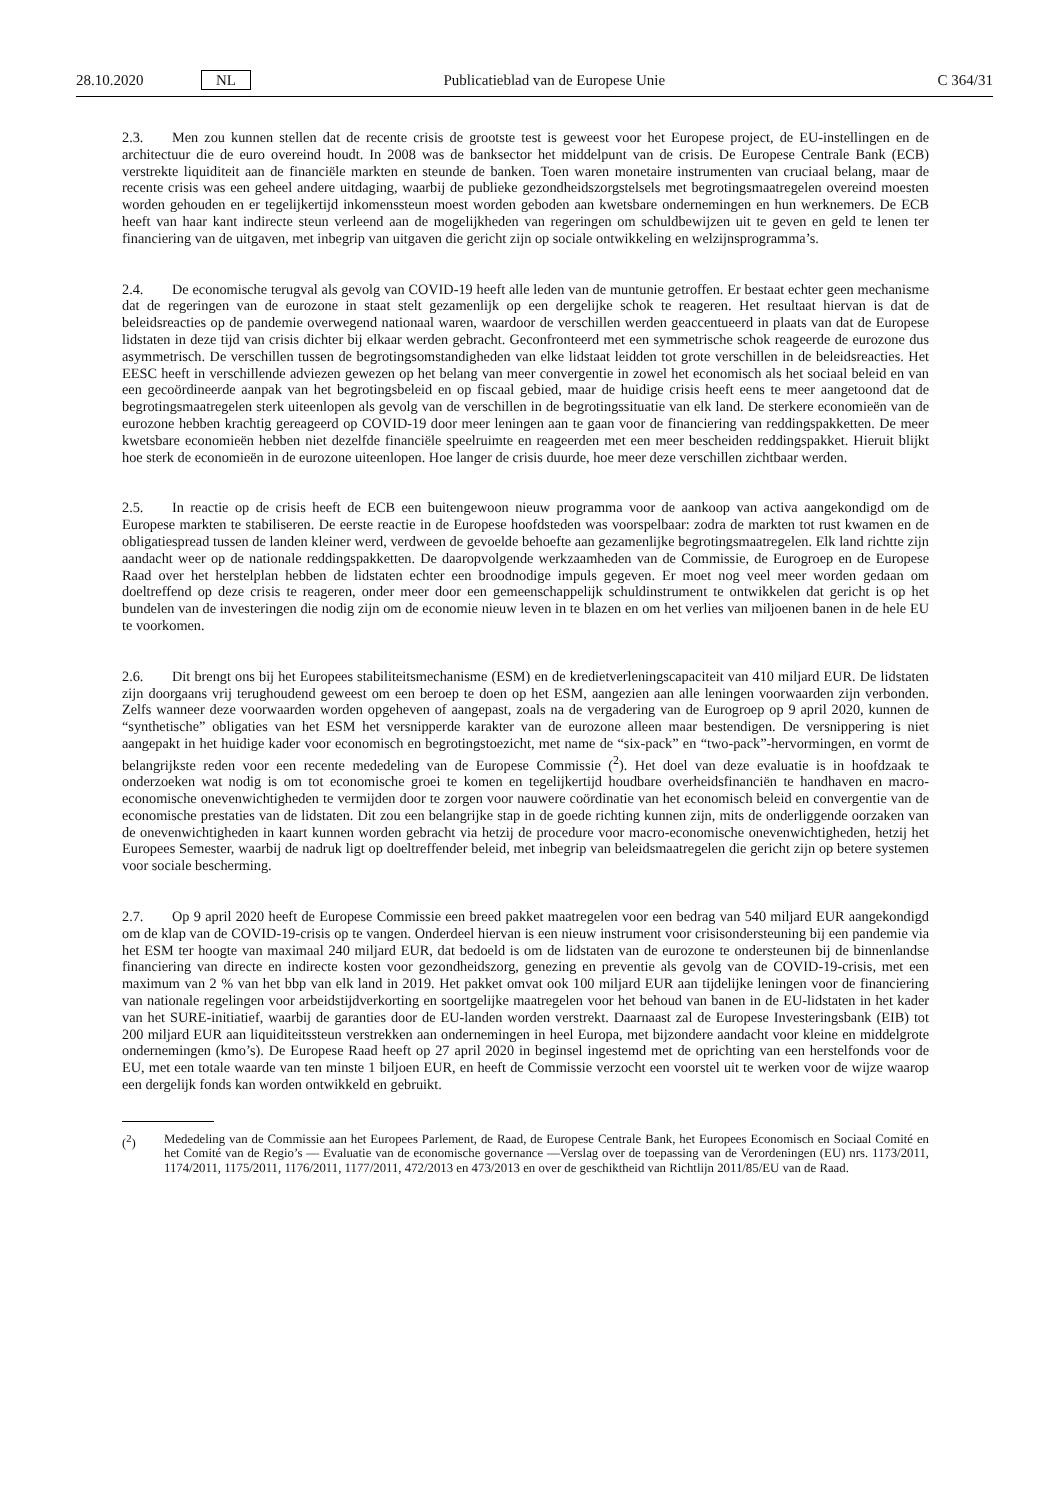28.10.2020 NL Publicatieblad van de Europese Unie C 364/31
2.3. Men zou kunnen stellen dat de recente crisis de grootste test is geweest voor het Europese project, de EU-instellingen en de architectuur die de euro overeind houdt. In 2008 was de banksector het middelpunt van de crisis. De Europese Centrale Bank (ECB) verstrekte liquiditeit aan de financiële markten en steunde de banken. Toen waren monetaire instrumenten van cruciaal belang, maar de recente crisis was een geheel andere uitdaging, waarbij de publieke gezondheidszorgstelsels met begrotingsmaatregelen overeind moesten worden gehouden en er tegelijkertijd inkomenssteun moest worden geboden aan kwetsbare ondernemingen en hun werknemers. De ECB heeft van haar kant indirecte steun verleend aan de mogelijkheden van regeringen om schuldbewijzen uit te geven en geld te lenen ter financiering van de uitgaven, met inbegrip van uitgaven die gericht zijn op sociale ontwikkeling en welzijnsprogramma’s.
2.4. De economische terugval als gevolg van COVID-19 heeft alle leden van de muntunie getroffen. Er bestaat echter geen mechanisme dat de regeringen van de eurozone in staat stelt gezamenlijk op een dergelijke schok te reageren. Het resultaat hiervan is dat de beleidsreacties op de pandemie overwegend nationaal waren, waardoor de verschillen werden geaccentueerd in plaats van dat de Europese lidstaten in deze tijd van crisis dichter bij elkaar werden gebracht. Geconfronteerd met een symmetrische schok reageerde de eurozone dus asymmetrisch. De verschillen tussen de begrotingsomstandigheden van elke lidstaat leidden tot grote verschillen in de beleidsreacties. Het EESC heeft in verschillende adviezen gewezen op het belang van meer convergentie in zowel het economisch als het sociaal beleid en van een gecoördineerde aanpak van het begrotingsbeleid en op fiscaal gebied, maar de huidige crisis heeft eens te meer aangetoond dat de begrotingsmaatregelen sterk uiteenlopen als gevolg van de verschillen in de begrotingssituatie van elk land. De sterkere economieën van de eurozone hebben krachtig gereageerd op COVID-19 door meer leningen aan te gaan voor de financiering van reddingspakketten. De meer kwetsbare economieën hebben niet dezelfde financiële speelruimte en reageerden met een meer bescheiden reddingspakket. Hieruit blijkt hoe sterk de economieën in de eurozone uiteenlopen. Hoe langer de crisis duurde, hoe meer deze verschillen zichtbaar werden.
2.5. In reactie op de crisis heeft de ECB een buitengewoon nieuw programma voor de aankoop van activa aangekondigd om de Europese markten te stabiliseren. De eerste reactie in de Europese hoofdsteden was voorspelbaar: zodra de markten tot rust kwamen en de obligatiespread tussen de landen kleiner werd, verdween de gevoelde behoefte aan gezamenlijke begrotingsmaatregelen. Elk land richtte zijn aandacht weer op de nationale reddingspakketten. De daaropvolgende werkzaamheden van de Commissie, de Eurogroep en de Europese Raad over het herstelplan hebben de lidstaten echter een broodnodige impuls gegeven. Er moet nog veel meer worden gedaan om doeltreffend op deze crisis te reageren, onder meer door een gemeenschappelijk schuldinstrument te ontwikkelen dat gericht is op het bundelen van de investeringen die nodig zijn om de economie nieuw leven in te blazen en om het verlies van miljoenen banen in de hele EU te voorkomen.
2.6. Dit brengt ons bij het Europees stabiliteitsmechanisme (ESM) en de kredietverleningscapaciteit van 410 miljard EUR. De lidstaten zijn doorgaans vrij terughoudend geweest om een beroep te doen op het ESM, aangezien aan alle leningen voorwaarden zijn verbonden. Zelfs wanneer deze voorwaarden worden opgeheven of aangepast, zoals na de vergadering van de Eurogroep op 9 april 2020, kunnen de “synthetische” obligaties van het ESM het versnipperde karakter van de eurozone alleen maar bestendigen. De versnippering is niet aangepakt in het huidige kader voor economisch en begrotingstoezicht, met name de “six-pack” en “two-pack”-hervormingen, en vormt de belangrijkste reden voor een recente mededeling van de Europese Commissie (<sup>2</sup>). Het doel van deze evaluatie is in hoofdzaak te onderzoeken wat nodig is om tot economische groei te komen en tegelijkertijd houdbare overheidsfinanciën te handhaven en macro-economische onevenwichtigheden te vermijden door te zorgen voor nauwere coördinatie van het economisch beleid en convergentie van de economische prestaties van de lidstaten. Dit zou een belangrijke stap in de goede richting kunnen zijn, mits de onderliggende oorzaken van de onevenwichtigheden in kaart kunnen worden gebracht via hetzij de procedure voor macro-economische onevenwichtigheden, hetzij het Europees Semester, waarbij de nadruk ligt op doeltreffender beleid, met inbegrip van beleidsmaatregelen die gericht zijn op betere systemen voor sociale bescherming.
2.7. Op 9 april 2020 heeft de Europese Commissie een breed pakket maatregelen voor een bedrag van 540 miljard EUR aangekondigd om de klap van de COVID-19-crisis op te vangen. Onderdeel hiervan is een nieuw instrument voor crisisondersteuning bij een pandemie via het ESM ter hoogte van maximaal 240 miljard EUR, dat bedoeld is om de lidstaten van de eurozone te ondersteunen bij de binnenlandse financiering van directe en indirecte kosten voor gezondheidszorg, genezing en preventie als gevolg van de COVID-19-crisis, met een maximum van 2 % van het bbp van elk land in 2019. Het pakket omvat ook 100 miljard EUR aan tijdelijke leningen voor de financiering van nationale regelingen voor arbeidstijdverkorting en soortgelijke maatregelen voor het behoud van banen in de EU-lidstaten in het kader van het SURE-initiatief, waarbij de garanties door de EU-landen worden verstrekt. Daarnaast zal de Europese Investeringsbank (EIB) tot 200 miljard EUR aan liquiditeitssteun verstrekken aan ondernemingen in heel Europa, met bijzondere aandacht voor kleine en middelgrote ondernemingen (kmo’s). De Europese Raad heeft op 27 april 2020 in beginsel ingestemd met de oprichting van een herstelfonds voor de EU, met een totale waarde van ten minste 1 biljoen EUR, en heeft de Commissie verzocht een voorstel uit te werken voor de wijze waarop een dergelijk fonds kan worden ontwikkeld en gebruikt.
(<sup>2</sup>) Mededeling van de Commissie aan het Europees Parlement, de Raad, de Europese Centrale Bank, het Europees Economisch en Sociaal Comité en het Comité van de Regio’s — Evaluatie van de economische governance —Verslag over de toepassing van de Verordeningen (EU) nrs. 1173/2011, 1174/2011, 1175/2011, 1176/2011, 1177/2011, 472/2013 en 473/2013 en over de geschiktheid van Richtlijn 2011/85/EU van de Raad.